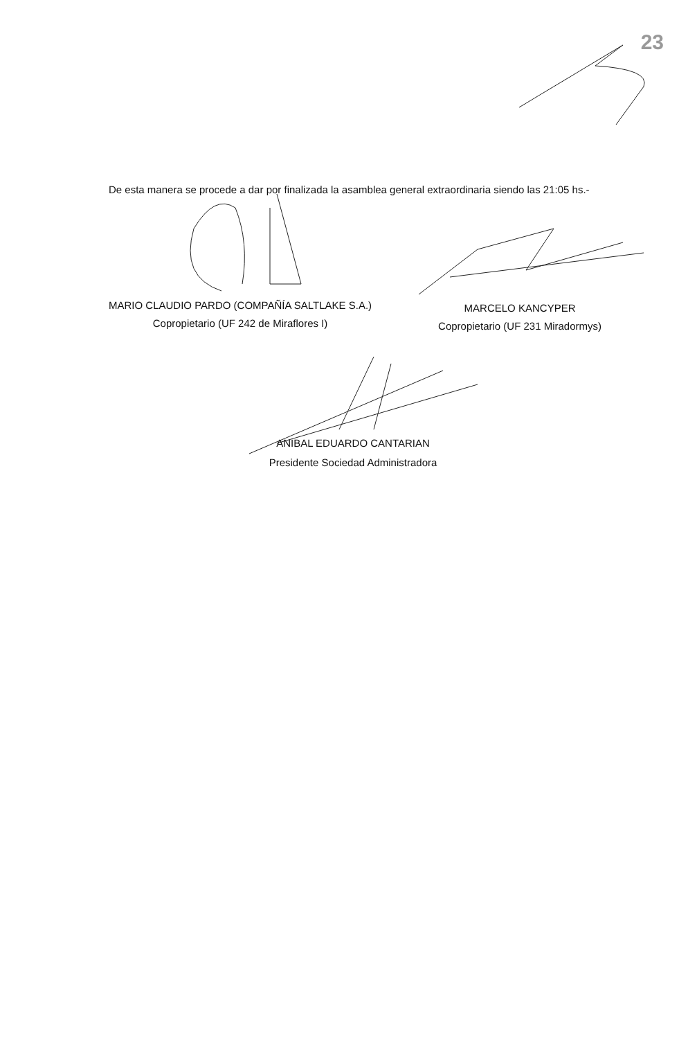23
De esta manera se procede a dar por finalizada la asamblea general extraordinaria siendo las 21:05 hs.-
MARIO CLAUDIO PARDO (COMPAÑÍA SALTLAKE S.A.)
Copropietario (UF 242 de Miraflores I)
MARCELO KANCYPER
Copropietario (UF 231 Miradormys)
ANIBAL EDUARDO CANTARIAN
Presidente Sociedad Administradora